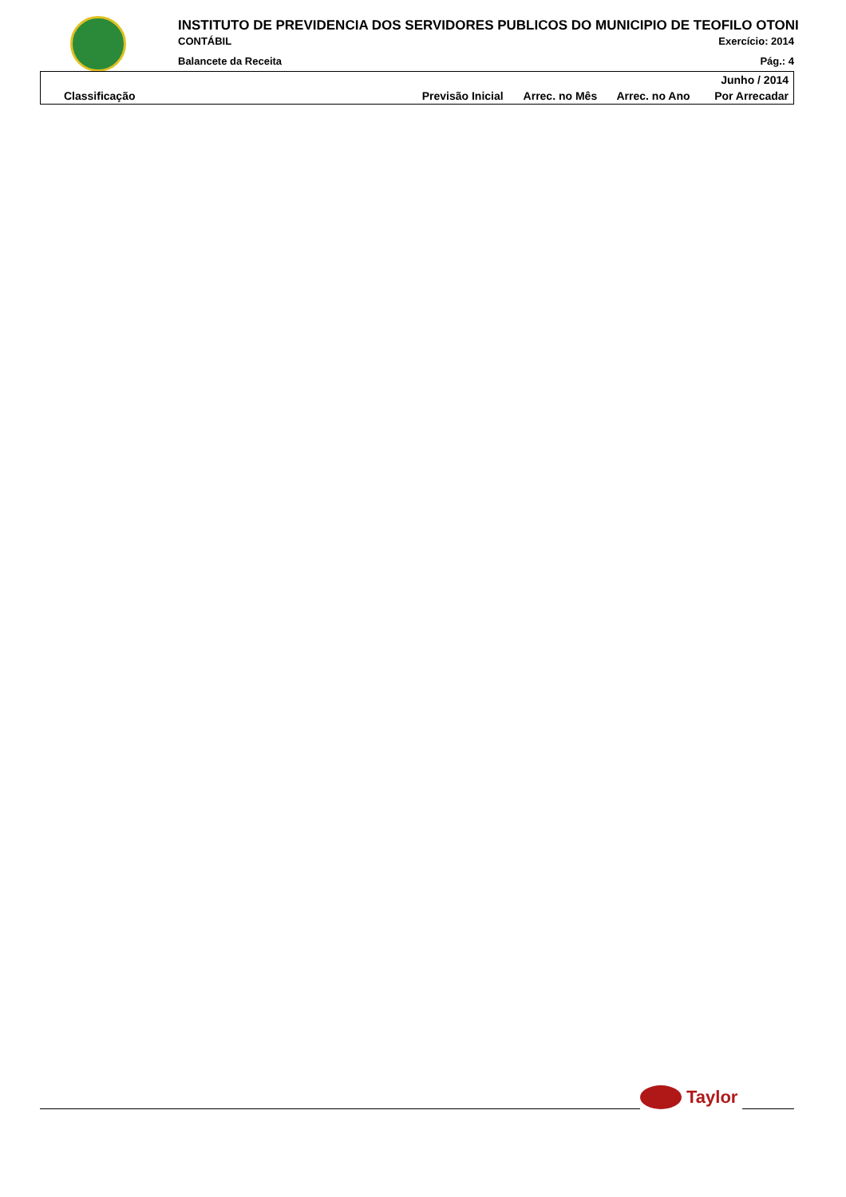INSTITUTO DE PREVIDENCIA DOS SERVIDORES PUBLICOS DO MUNICIPIO DE TEOFILO OTONI
CONTÁBIL Exercício: 2014
Balancete da Receita Pág.: 4
| Junho / 2014 | | | | |
| --- | --- | --- | --- | --- |
| Classificação | Previsão Inicial | Arrec. no Mês | Arrec. no Ano | Por Arrecadar |
Taylor